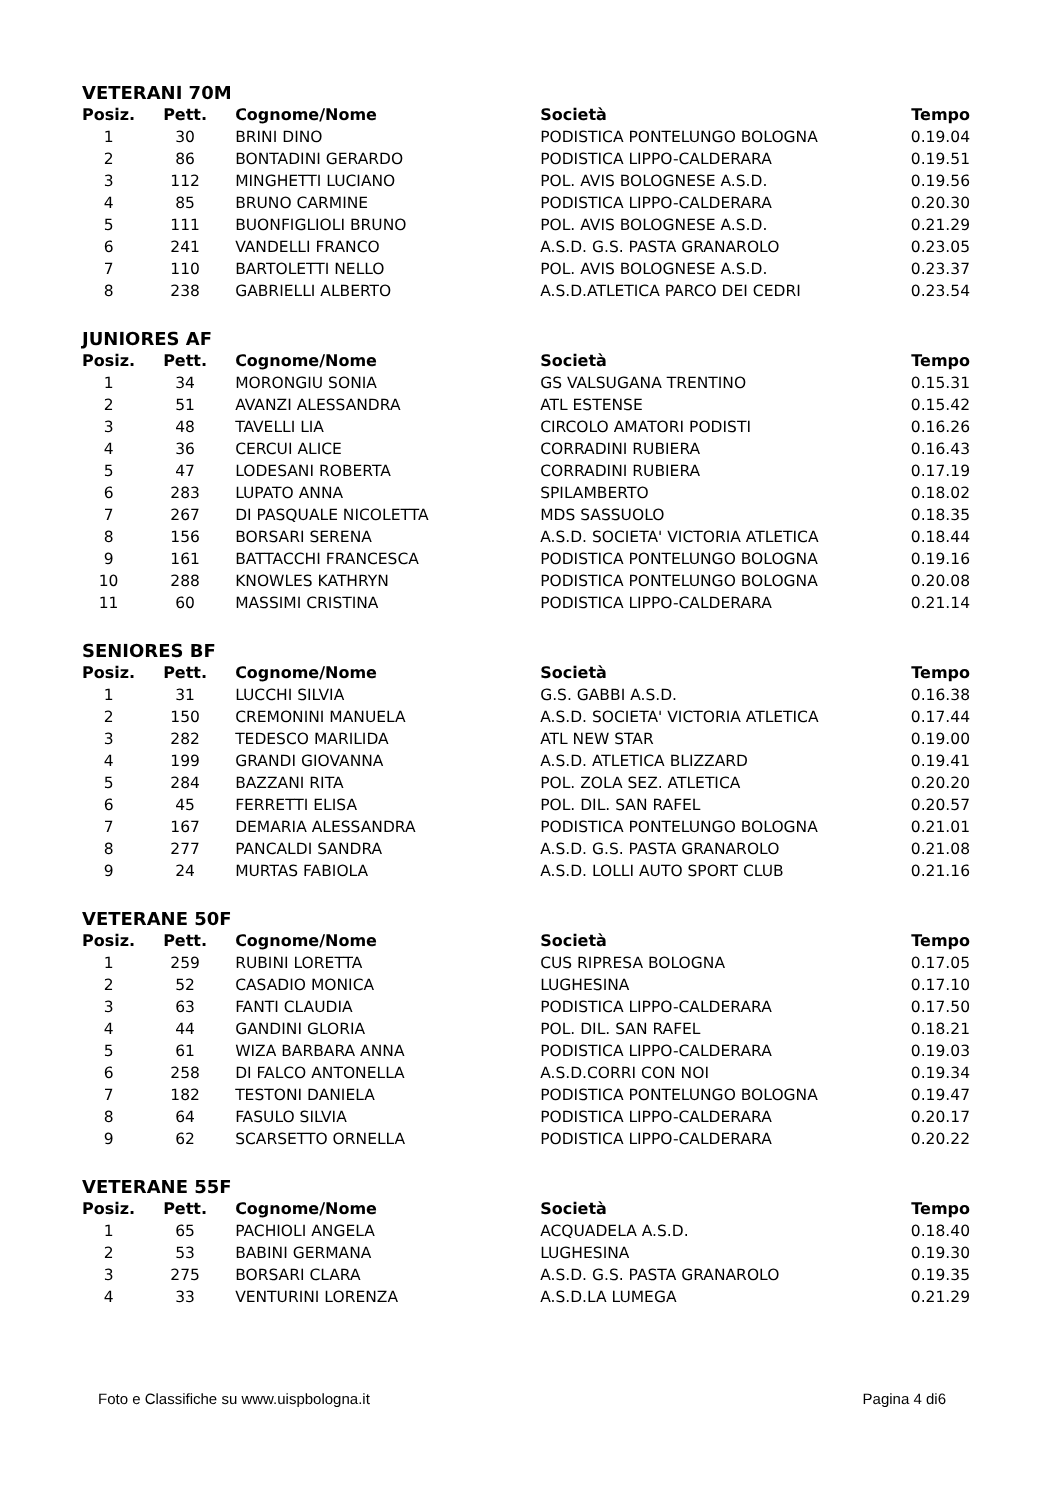VETERANI 70M
| Posiz. | Pett. | Cognome/Nome | Società | Tempo |
| --- | --- | --- | --- | --- |
| 1 | 30 | BRINI DINO | PODISTICA PONTELUNGO BOLOGNA | 0.19.04 |
| 2 | 86 | BONTADINI GERARDO | PODISTICA LIPPO-CALDERARA | 0.19.51 |
| 3 | 112 | MINGHETTI LUCIANO | POL. AVIS BOLOGNESE A.S.D. | 0.19.56 |
| 4 | 85 | BRUNO CARMINE | PODISTICA LIPPO-CALDERARA | 0.20.30 |
| 5 | 111 | BUONFIGLIOLI BRUNO | POL. AVIS BOLOGNESE A.S.D. | 0.21.29 |
| 6 | 241 | VANDELLI FRANCO | A.S.D. G.S. PASTA GRANAROLO | 0.23.05 |
| 7 | 110 | BARTOLETTI NELLO | POL. AVIS BOLOGNESE A.S.D. | 0.23.37 |
| 8 | 238 | GABRIELLI ALBERTO | A.S.D.ATLETICA PARCO DEI CEDRI | 0.23.54 |
JUNIORES AF
| Posiz. | Pett. | Cognome/Nome | Società | Tempo |
| --- | --- | --- | --- | --- |
| 1 | 34 | MORONGIU SONIA | GS VALSUGANA TRENTINO | 0.15.31 |
| 2 | 51 | AVANZI ALESSANDRA | ATL ESTENSE | 0.15.42 |
| 3 | 48 | TAVELLI LIA | CIRCOLO AMATORI PODISTI | 0.16.26 |
| 4 | 36 | CERCUI ALICE | CORRADINI RUBIERA | 0.16.43 |
| 5 | 47 | LODESANI ROBERTA | CORRADINI RUBIERA | 0.17.19 |
| 6 | 283 | LUPATO ANNA | SPILAMBERTO | 0.18.02 |
| 7 | 267 | DI PASQUALE NICOLETTA | MDS SASSUOLO | 0.18.35 |
| 8 | 156 | BORSARI SERENA | A.S.D. SOCIETA' VICTORIA ATLETICA | 0.18.44 |
| 9 | 161 | BATTACCHI FRANCESCA | PODISTICA PONTELUNGO BOLOGNA | 0.19.16 |
| 10 | 288 | KNOWLES KATHRYN | PODISTICA PONTELUNGO BOLOGNA | 0.20.08 |
| 11 | 60 | MASSIMI CRISTINA | PODISTICA LIPPO-CALDERARA | 0.21.14 |
SENIORES BF
| Posiz. | Pett. | Cognome/Nome | Società | Tempo |
| --- | --- | --- | --- | --- |
| 1 | 31 | LUCCHI SILVIA | G.S. GABBI A.S.D. | 0.16.38 |
| 2 | 150 | CREMONINI MANUELA | A.S.D. SOCIETA' VICTORIA ATLETICA | 0.17.44 |
| 3 | 282 | TEDESCO MARILIDA | ATL NEW STAR | 0.19.00 |
| 4 | 199 | GRANDI GIOVANNA | A.S.D. ATLETICA BLIZZARD | 0.19.41 |
| 5 | 284 | BAZZANI RITA | POL. ZOLA SEZ. ATLETICA | 0.20.20 |
| 6 | 45 | FERRETTI ELISA | POL. DIL. SAN RAFEL | 0.20.57 |
| 7 | 167 | DEMARIA ALESSANDRA | PODISTICA PONTELUNGO BOLOGNA | 0.21.01 |
| 8 | 277 | PANCALDI SANDRA | A.S.D. G.S. PASTA GRANAROLO | 0.21.08 |
| 9 | 24 | MURTAS FABIOLA | A.S.D. LOLLI AUTO SPORT CLUB | 0.21.16 |
VETERANE 50F
| Posiz. | Pett. | Cognome/Nome | Società | Tempo |
| --- | --- | --- | --- | --- |
| 1 | 259 | RUBINI LORETTA | CUS RIPRESA BOLOGNA | 0.17.05 |
| 2 | 52 | CASADIO MONICA | LUGHESINA | 0.17.10 |
| 3 | 63 | FANTI CLAUDIA | PODISTICA LIPPO-CALDERARA | 0.17.50 |
| 4 | 44 | GANDINI GLORIA | POL. DIL. SAN RAFEL | 0.18.21 |
| 5 | 61 | WIZA BARBARA ANNA | PODISTICA LIPPO-CALDERARA | 0.19.03 |
| 6 | 258 | DI FALCO ANTONELLA | A.S.D.CORRI CON NOI | 0.19.34 |
| 7 | 182 | TESTONI DANIELA | PODISTICA PONTELUNGO BOLOGNA | 0.19.47 |
| 8 | 64 | FASULO SILVIA | PODISTICA LIPPO-CALDERARA | 0.20.17 |
| 9 | 62 | SCARSETTO ORNELLA | PODISTICA LIPPO-CALDERARA | 0.20.22 |
VETERANE 55F
| Posiz. | Pett. | Cognome/Nome | Società | Tempo |
| --- | --- | --- | --- | --- |
| 1 | 65 | PACHIOLI ANGELA | ACQUADELA A.S.D. | 0.18.40 |
| 2 | 53 | BABINI GERMANA | LUGHESINA | 0.19.30 |
| 3 | 275 | BORSARI CLARA | A.S.D. G.S. PASTA GRANAROLO | 0.19.35 |
| 4 | 33 | VENTURINI LORENZA | A.S.D.LA LUMEGA | 0.21.29 |
Foto e Classifiche su www.uispbologna.it Pagina 4 di6